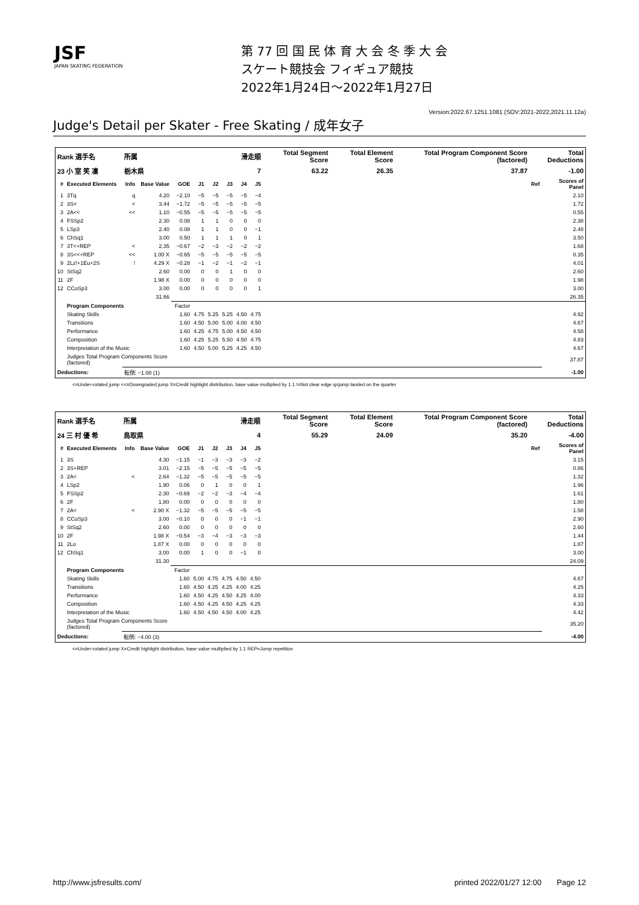JSF
JAPAN SKATING FEDERATION
第 77 回 国 民 体 育 大 会 冬 季 大 会
スケート競技会 フィギュア競技
2022年1月24日～2022年1月27日
Version:2022.67.1251.1081 (SOV:2021-2022,2021.11.12a)
Judge's Detail per Skater - Free Skating / 成年女子
| Rank 選手名 | | 所属 | | | 滑走順 | | | | | Total Segment Score | Total Element Score | Total Program Component Score (factored) | Total Deductions | |
| --- | --- | --- | --- | --- | --- | --- | --- | --- | --- | --- | --- | --- | --- | --- |
| 23 小 室 笑 凜 | | 栃木県 | | | 7 | | | | | 63.22 | 26.35 | 37.87 | -1.00 | |
| # | Executed Elements | Info | Base Value | GOE | J1 | J2 | J3 | J4 | J5 | | | | Ref | Scores of Panel |
| 1 | 3Tq | q | 4.20 | −2.10 | −5 | −5 | −5 | −5 | −4 | | | | | 2.10 |
| 2 | 3S< | < | 3.44 | −1.72 | −5 | −5 | −5 | −5 | −5 | | | | | 1.72 |
| 3 | 2A<< | << | 1.10 | −0.55 | −5 | −5 | −5 | −5 | −5 | | | | | 0.55 |
| 4 | FSSp2 | | 2.30 | 0.08 | 1 | 1 | 0 | 0 | 0 | | | | | 2.38 |
| 5 | LSp3 | | 2.40 | 0.08 | 1 | 1 | 0 | 0 | −1 | | | | | 2.48 |
| 6 | ChSq1 | | 3.00 | 0.50 | 1 | 1 | 1 | 0 | 1 | | | | | 3.50 |
| 7 | 3T<+REP | < | 2.35 | −0.67 | −2 | −3 | −2 | −2 | −2 | | | | | 1.68 |
| 8 | 3S<<+REP | << | 1.00 X | −0.65 | −5 | −5 | −5 | −5 | −5 | | | | | 0.35 |
| 9 | 2Lz!+1Eu+2S | ! | 4.29 X | −0.28 | −1 | −2 | −1 | −2 | −1 | | | | | 4.01 |
| 10 | StSq2 | | 2.60 | 0.00 | 0 | 0 | 1 | 0 | 0 | | | | | 2.60 |
| 11 | 2F | | 1.98 X | 0.00 | 0 | 0 | 0 | 0 | 0 | | | | | 1.98 |
| 12 | CCoSp3 | | 3.00 | 0.00 | 0 | 0 | 0 | 0 | 1 | | | | | 3.00 |
| | | | 31.66 | | | | | | | | | | | 26.35 |
| | Program Components | | | Factor | | | | | | | | | | |
| | Skating Skills | | | 1.60 | 4.75 | 5.25 | 5.25 | 4.50 | 4.75 | | | | | 4.92 |
| | Transitions | | | 1.60 | 4.50 | 5.00 | 5.00 | 4.00 | 4.50 | | | | | 4.67 |
| | Performance | | | 1.60 | 4.25 | 4.75 | 5.00 | 4.50 | 4.50 | | | | | 4.58 |
| | Composition | | | 1.60 | 4.25 | 5.25 | 5.50 | 4.50 | 4.75 | | | | | 4.83 |
| | Interpretation of the Music | | | 1.60 | 4.50 | 5.00 | 5.25 | 4.25 | 4.50 | | | | | 4.67 |
| | Judges Total Program Components Score (factored) | | | | | | | | | | | | | 37.87 |
| Deductions: | | 転倒: −1.00 (1) | | | | | | | | | | | | -1.00 |
<=Under-rotated jump <<=Downgraded jump X=Credit highlight distribution, base value multiplied by 1.1 !=Not clear edge q=jump landed on the quarter
| Rank 選手名 | | 所属 | | | 滑走順 | | | | | Total Segment Score | Total Element Score | Total Program Component Score (factored) | Total Deductions | |
| --- | --- | --- | --- | --- | --- | --- | --- | --- | --- | --- | --- | --- | --- | --- |
| 24 三 村 優 希 | | 鳥取県 | | | 4 | | | | | 55.29 | 24.09 | 35.20 | -4.00 | |
| # | Executed Elements | Info | Base Value | GOE | J1 | J2 | J3 | J4 | J5 | | | | Ref | Scores of Panel |
| 1 | 3S | | 4.30 | −1.15 | −1 | −3 | −3 | −3 | −2 | | | | | 3.15 |
| 2 | 3S+REP | | 3.01 | −2.15 | −5 | −5 | −5 | −5 | −5 | | | | | 0.86 |
| 3 | 2A< | < | 2.64 | −1.32 | −5 | −5 | −5 | −5 | −5 | | | | | 1.32 |
| 4 | LSp2 | | 1.90 | 0.06 | 0 | 1 | 0 | 0 | 1 | | | | | 1.96 |
| 5 | FSSp2 | | 2.30 | −0.69 | −2 | −2 | −3 | −4 | −4 | | | | | 1.61 |
| 6 | 2F | | 1.80 | 0.00 | 0 | 0 | 0 | 0 | 0 | | | | | 1.80 |
| 7 | 2A< | < | 2.90 X | −1.32 | −5 | −5 | −5 | −5 | −5 | | | | | 1.58 |
| 8 | CCoSp3 | | 3.00 | −0.10 | 0 | 0 | 0 | −1 | −1 | | | | | 2.90 |
| 9 | StSq2 | | 2.60 | 0.00 | 0 | 0 | 0 | 0 | 0 | | | | | 2.60 |
| 10 | 2F | | 1.98 X | −0.54 | −3 | −4 | −3 | −3 | −3 | | | | | 1.44 |
| 11 | 2Lo | | 1.87 X | 0.00 | 0 | 0 | 0 | 0 | 0 | | | | | 1.87 |
| 12 | ChSq1 | | 3.00 | 0.00 | 1 | 0 | 0 | −1 | 0 | | | | | 3.00 |
| | | | 31.30 | | | | | | | | | | | 24.09 |
| | Program Components | | | Factor | | | | | | | | | | |
| | Skating Skills | | | 1.60 | 5.00 | 4.75 | 4.75 | 4.50 | 4.50 | | | | | 4.67 |
| | Transitions | | | 1.60 | 4.50 | 4.25 | 4.25 | 4.00 | 4.25 | | | | | 4.25 |
| | Performance | | | 1.60 | 4.50 | 4.25 | 4.50 | 4.25 | 4.00 | | | | | 4.33 |
| | Composition | | | 1.60 | 4.50 | 4.25 | 4.50 | 4.25 | 4.25 | | | | | 4.33 |
| | Interpretation of the Music | | | 1.60 | 4.50 | 4.50 | 4.50 | 4.00 | 4.25 | | | | | 4.42 |
| | Judges Total Program Components Score (factored) | | | | | | | | | | | | | 35.20 |
| Deductions: | | 転倒: −4.00 (3) | | | | | | | | | | | | -4.00 |
<=Under-rotated jump X=Credit highlight distribution, base value multiplied by 1.1 REP=Jump repetition
http://www.jsfresults.com/ printed 2022/01/27 12:00 Page 12